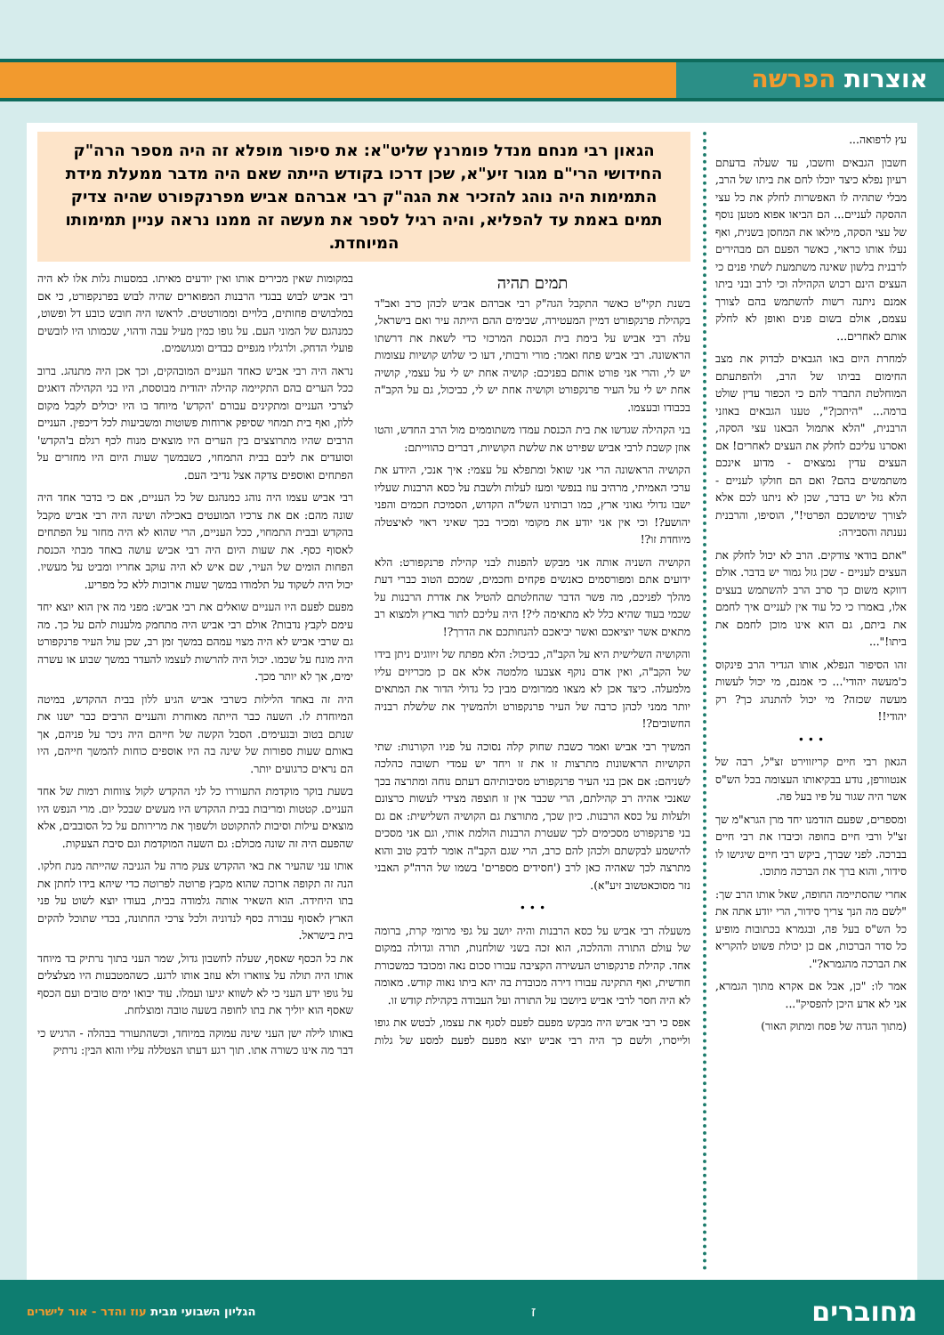אוצרות הפרשה
עץ לרפואה...
חשבון הגבאים וחשבו, עד שעלה בדעתם רעיון נפלא כיצד יוכלו לחם את ביתו של הרב, מבלי שתהיה לו האפשרות לחלק את כל עצי ההסקה לעניים... הם הביאו אפוא מטען נוסף של עצי הסקה, מילאו את המחסן בשנית, ואף נעלו אותו כראוי, כאשר הפעם הם מבהירים לרבנית בלשון שאינה משתמעת לשתי פנים כי העצים הינם רכוש הקהילה וכי לרב ובני ביתו אמנם ניתנה רשות להשתמש בהם לצורך עצמם, אולם בשום פנים ואופן לא לחלק אותם לאחרים...
למחרת היום באו הגבאים לבדוק את מצב החימום בביתו של הרב, ולהפתעתם המוחלטת התברר להם כי הכפור עדין שולט ברמה... "היתכן?", טענו הגבאים באוזני הרבנית, "הלא אתמול הבאנו עצי הסקה, ואסרנו עליכם לחלק את העצים לאחרים! אם העצים עדין נמצאים - מדוע אינכם משתמשים בהם? ואם הם חולקו לעניים - הלא גזל יש בדבר, שכן לא ניתנו לכם אלא לצורך שימושכם הפרטי!", הוסיפו, והרבנית נענתה והסבירה:
"אתם בודאי צודקים. הרב לא יכול לחלק את העצים לעניים - שכן גזל גמור יש בדבר. אולם דווקא משום כך סרב הרב להשתמש בעצים אלו, באמרו כי כל עוד אין לעניים איך לחמם את ביתם, גם הוא אינו מוכן לחמם את ביתו!"...
זהו הסיפור הנפלא, אותו הגדיר הרב פינקוס כ'מעשה יהודי'... כי אמנם, מי יכול לעשות מעשה שכזה? מי יכול להתנהג כך? רק יהודי!!
• • •
הגאון רבי חיים קריזווירט זצ"ל, רבה של אנטוורפן, נודע בבקיאותו העצומה בכל הש"ס אשר היה שגור על פיו בעל פה.
ומספרים, שפעם הזדמנו יחד מרן הגרא"מ שך זצ"ל ורבי חיים בחופה וכיבדו את רבי חיים בברכה. לפני שברך, ביקש רבי חיים שיגישו לו סידור, והוא ברך את הברכה מתוכו.
אחרי שהסתיימה החופה, שאל אותו הרב שך: "לשם מה הנך צריך סידור, הרי יודע אתה את כל הש"ס בעל פה, ובגמרא בכתובות מופיע כל סדר הברכות, אם כן יכולת פשוט להקריא את הברכה מהגמרא?".
אמר לו: "כן, אבל אם אקרא מתוך הגמרא, אני לא אדע היכן להפסיק"...
(מתוך הגדה של פסח ומתוק האור)
הגאון רבי מנחם מנדל פומרנץ שליט"א: את סיפור מופלא זה היה מספר הרה"ק החידושי הרי"ם מגור זיע"א, שכן דרכו בקודש הייתה שאם היה מדבר ממעלת מידת התמימות היה נוהג להזכיר את הגה"ק רבי אברהם אביש מפרנקפורט שהיה צדיק תמים באמת עד להפליא, והיה רגיל לספר את מעשה זה ממנו נראה עניין תמימותו המיוחדת.
תמים תהיה
בשנת תקי"ט כאשר התקבל הגה"ק רבי אברהם אביש לכהן כרב ואב"ד בקהילת פרנקפורט דמיין המעטירה, שבימים ההם הייתה עיר ואם בישראל, עלה רבי אביש על בימת בית הכנסת המרכזי כדי לשאת את דרשתו הראשונה. רבי אביש פתח ואמר: מורי ורבותי, דעו כי שלוש קושיות עצומות יש לי, והרי אני פורט אותם בפניכם: קושיה אחת יש לי על עצמי, קושיה אחת יש לי על העיר פרנקפורט וקושיה אחת יש לי, כביכול, גם על הקב"ה בכבודו ובעצמו.
בני הקהילה שגדשו את בית הכנסת עמדו משתוממים מול הרב החדש, והטו אוזן קשבת לרבי אביש שפירט את שלשת הקושיות, דברים כהווייתם:
הקושיה הראשונה הרי אני שואל ומתפלא על עצמי: איך אנכי, היודע את ערכי האמיתי, מרהיב עוז בנפשי ומעז לעלות ולשבת על כסא הרבנות שעליו ישבו גדולי גאוני ארץ, כמו רבותינו השל"ה הקדוש, הסמיכת חכמים והפני יהושע?! וכי אין אני יודע את מקומי ומכיר בכך שאיני ראוי לאיצטלה מיוחדת זו?!
הקושיה השניה אותה אני מבקש להפנות לבני קהילת פרנקפורט: הלא ידועים אתם ומפורסמים כאנשים פקחים וחכמים, שמכם הטוב כברי דעת מהלך לפניכם, מה פשר הדבר שהחלטתם להטיל את אדרת הרבנות על שכמי בעוד שהיא כלל לא מתאימה לי?! היה עליכם לתור בארץ ולמצוא רב מתאים אשר יוציאכם ואשר יביאכם להנחותכם את הדרך?!
והקושיה השלישית היא על הקב"ה, כביכול: הלא מפתח של זיווגים ניתן בידו של הקב"ה, ואין אדם נוקף אצבעו מלמטה אלא אם כן מכריזים עליו מלמעלה. כיצד אכן לא מצאו ממרומים מבין כל גדולי הדור את המתאים יותר ממני לכהן כרבה של העיר פרנקפורט ולהמשיך את שלשלת רבניה החשובים?!
המשיך רבי אביש ואמר כשבת שחוק קלה נסוכה על פניו הקורנות: שתי הקושיות הראשונות מתרצות זו את זו ויחד יש עמדי תשובה כהלכה לשניהם: אם אכן בני העיר פרנקפורט מסיבותיהם דעתם נוחה ומתרצה בכך שאנכי אהיה רב קהילתם, הרי שכבר אין זו חוצפה מצידי לעשות כרצונם ולעלות על כסא הרבנות. כיון שכך, מתורצת גם הקושיה השלישית: אם גם בני פרנקפורט מסכימים לכך שעטרת הרבנות הולמת אותי, וגם אני מסכים להישמע לבקשתם ולכהן להם כרב, הרי שגם הקב"ה אומר לדבק טוב והוא מתרצה לכך שאהיה כאן לרב ('חסידים מספרים' בשמו של הרה"ק האבני נזר מסוכאטשוב זיע"א).
• • •
משעלה רבי אביש על כסא הרבנות והיה יושב על גפי מרומי קרת, ברומה של עולם התורה וההלכה, הוא זכה בשני שולחנות, תורה וגדולה במקום אחד. קהילת פרנקפורט העשירה הקציבה עבורו סכום נאה ומכובד כמשכורת חודשית, ואף התקינה עבורו דירה מכובדת בה יהא ביתו נאוה קודש. מאומה לא היה חסר לרבי אביש ביושבו על התורה ועל העבודה בקהילת קודש זו.
אפס כי רבי אביש היה מבקש מפעם לפעם לסגף את עצמו, לבטש את גופו ולייסרו, ולשם כך היה רבי אביש יוצא מפעם לפעם למסע של גלות במקומות שאין מכירים אותו ואין יודעים מאיתו. במסעות גלות אלו לא היה רבי אביש לבוש בבגדי הרבנות המפוארים שהיה לבוש בפרנקפורט, כי אם במלבושים פחותים, בלויים וממורטטים. לראשו היה חובש כובע דל ופשוט, כמנהגם של המוני העם. על גופו כמין מעיל עבה ודהוי, שכמותו היו לובשים פועלי הדחק. ולרגליו מגפיים כבדים ומגושמים.
נראה היה רבי אביש כאחד העניים המובהקים, וכך אכן היה מתנהג. ברוב ככל הערים בהם התקיימה קהילה יהודית מבוססת, היו בני הקהילה דואגים לצרכי העניים ומתקינים עבורם 'הקדש' מיוחד בו היו יכולים לקבל מקום ללון, ואף בית תמחוי שסיפק ארוחות פשוטות ומשביעות לכל דיכפין. העניים הרבים שהיו מתרוצצים בין הערים היו מוצאים מנוח לכף רגלם ב'הקדש' וסועדים את ליבם בבית התמחוי, כשבמשך שעות היום היו מחזרים על הפתחים ואוספים צדקה אצל נדיבי העם.
רבי אביש עצמו היה נוהג כמנהגם של כל העניים, אם כי בדבר אחד היה שונה מהם: אם את צרכיו המועטים באכילה ושינה היה רבי אביש מקבל בהקדש ובבית התמחוי, ככל העניים, הרי שהוא לא היה מחזר על הפתחים לאסוף כסף. את שעות היום היה רבי אביש עושה באחד מבתי הכנסת הפחות הומים של העיר, שם איש לא היה עוקב אחריו ומביט על מעשיו. יכול היה לשקוד על תלמודו במשך שעות ארוכות ללא כל מפריע.
מפעם לפעם היו העניים שואלים את רבי אביש: מפני מה אין הוא יוצא יחד עימם לקבץ נדבות? אולם רבי אביש היה מתחמק מלענות להם על כך. מה גם שרבי אביש לא היה מצוי עמהם במשך זמן רב, שכן עול העיר פרנקפורט היה מונח על שכמו. יכול היה להרשות לעצמו להעדר במשך שבוע או עשרה ימים, אך לא יותר מכך.
היה זה באחד הלילות כשרבי אביש הגיע ללון בבית ההקדש, במיטה המיוחדת לו. השעה כבר הייתה מאוחרת והעניים הרבים כבר ישנו את שנתם בטוב ובנעימים. הסבל הקשה של חייהם היה ניכר על פניהם, אך באותם שעות ספורות של שינה בה היו אוספים כוחות להמשך חייהם, היו הם נראים כרגועים יותר.
בשעת בוקר מוקדמת התעוררו כל לני ההקדש לקול צווחות רמות של אחד העניים. קטטות ומריבות בבית ההקדש היו מעשים שבכל יום. מרי הנפש היו מוצאים עילות וסיבות להתקוטט ולשפוך את מרירותם על כל הסובבים, אלא שהפעם היה זה שונה מכולם: גם השעה המוקדמת וגם סיבת הצעקות.
אותו עני שהעיר את באי ההקדש צעק מרה על הגניבה שהייתה מנת חלקו. הנה זה תקופה ארוכה שהוא מקבץ פרוטה לפרוטה כדי שיהא בידו לחתן את בתו היחידה. הוא השאיר אותה גלמודה בבית, בעודו יוצא לשוט על פני הארץ לאסוף עבורה כסף לנדוניה ולכל צרכי החתונה, בכדי שתוכל להקים בית בישראל.
את כל הכסף שאסף, שעלה לחשבון גדול, שמר העני בתוך נרתיק בד מיוחד אותו היה תולה על צווארו ולא עוזב אותו לרגע. כשהמטבעות היו מצלצלים על גופו ידע העני כי לא לשווא יגיעו ועמלו. עוד יבואו ימים טובים ועם הכסף שאסף הוא יוליך את בתו לחופה בשעה טובה ומוצלחת.
באותו לילה ישן העני שינה עמוקה במיוחד, וכשהתעורר בבהלה - הרגיש כי דבר מה אינו כשורה אתו. תוך רגע דעתו הצטללה עליו והוא הבין: נרתיק
מחוברים
ז
הגליון השבועי מבית עוז והדר - אור לישרים